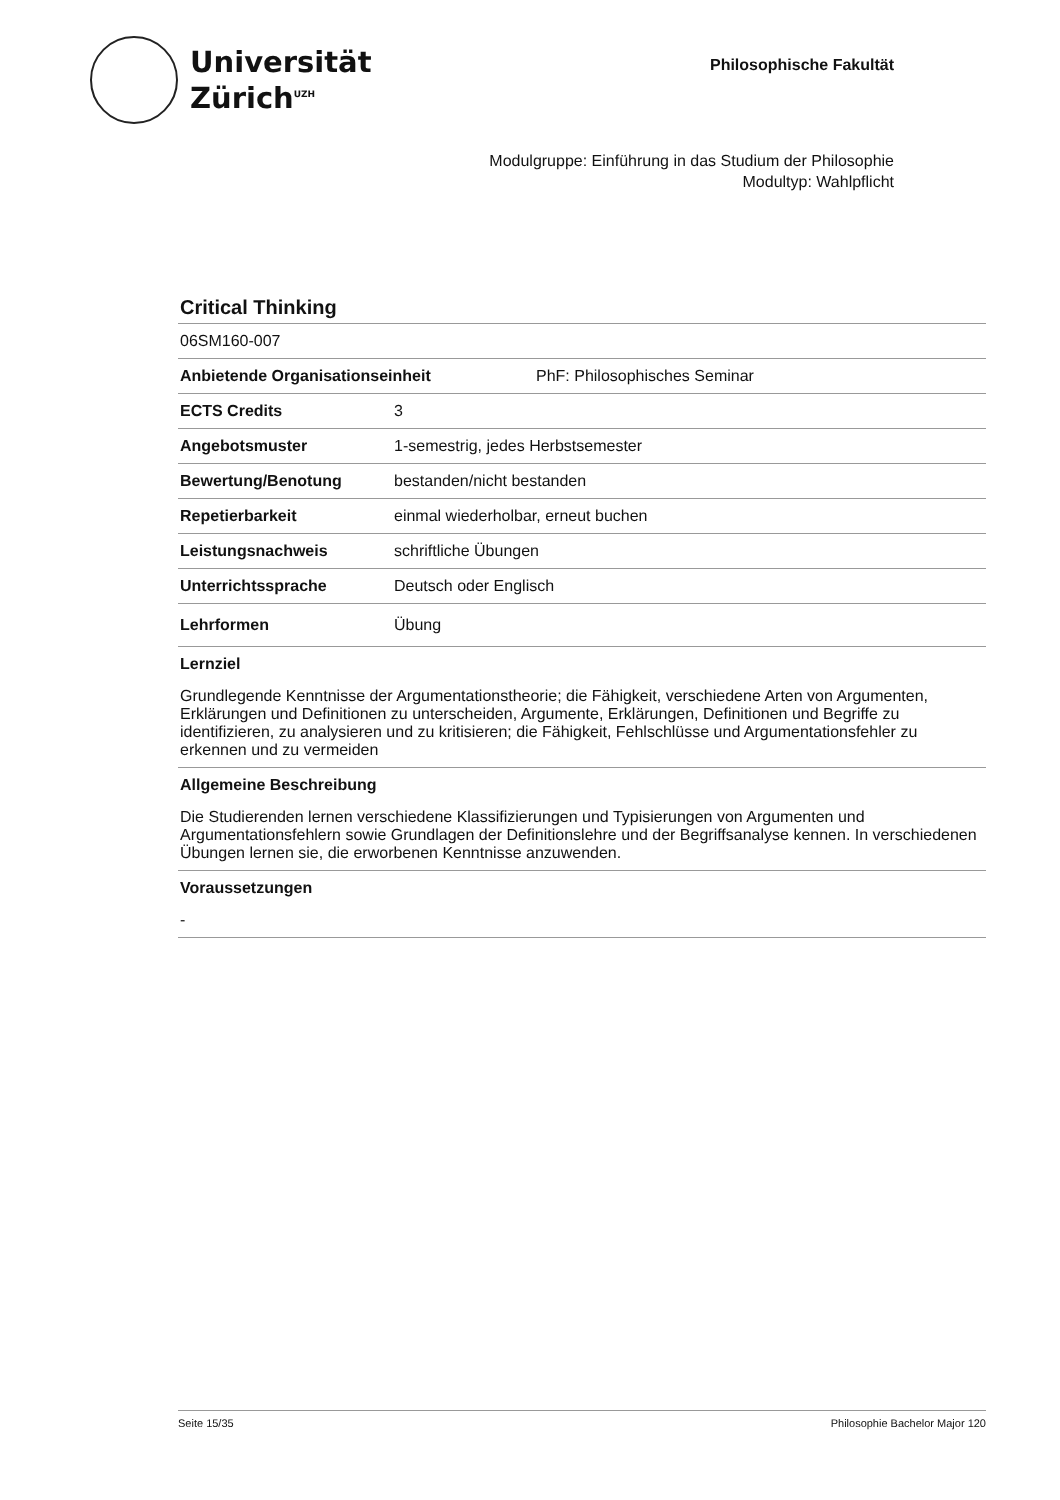Universität
Zürich<sup>UZH</sup>
Philosophische Fakultät
Modulgruppe: Einführung in das Studium der Philosophie
Modultyp: Wahlpflicht
Critical Thinking
06SM160-007
Anbietende Organisationseinheit PhF: Philosophisches Seminar
ECTS Credits 3
Angebotsmuster 1-semestrig, jedes Herbstsemester
Bewertung/Benotung bestanden/nicht bestanden
Repetierbarkeit einmal wiederholbar, erneut buchen
Leistungsnachweis schriftliche Übungen
Unterrichtssprache Deutsch oder Englisch
Lehrformen Übung
Lernziel
Grundlegende Kenntnisse der Argumentationstheorie; die Fähigkeit, verschiedene Arten von Argumenten, Erklärungen und Definitionen zu unterscheiden, Argumente, Erklärungen, Definitionen und Begriffe zu identifizieren, zu analysieren und zu kritisieren; die Fähigkeit, Fehlschlüsse und Argumentationsfehler zu erkennen und zu vermeiden
Allgemeine Beschreibung
Die Studierenden lernen verschiedene Klassifizierungen und Typisierungen von Argumenten und Argumentationsfehlern sowie Grundlagen der Definitionslehre und der Begriffsanalyse kennen. In verschiedenen Übungen lernen sie, die erworbenen Kenntnisse anzuwenden.
Voraussetzungen
-
Seite 15/35 Philosophie Bachelor Major 120